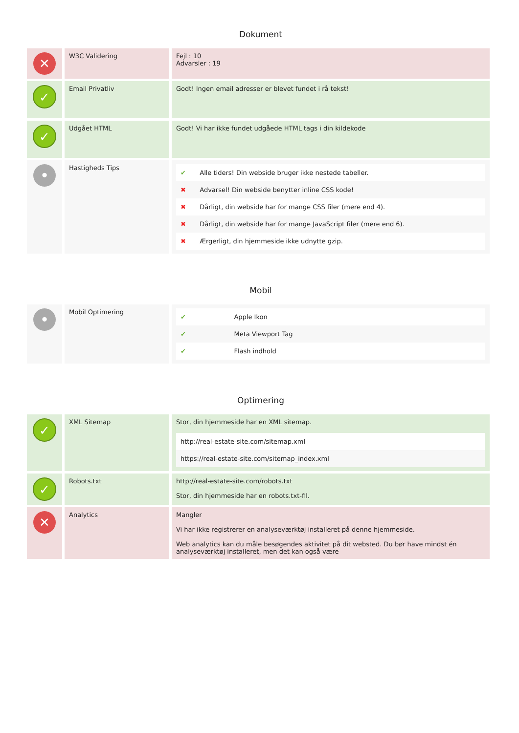Dokument
| ✕ | W3C Validering | Fejl : 10 Advarsler : 19 |
| ✓ | Email Privatliv | Godt! Ingen email adresser er blevet fundet i rå tekst! |
| ✓ | Udgået HTML | Godt! Vi har ikke fundet udgåede HTML tags i din kildekode |
| • | Hastigheds Tips | / ✔ / Alle tiders! Din webside bruger ikke nestede tabeller. / / ✖ / Advarsel! Din webside benytter inline CSS kode! / / ✖ / Dårligt, din webside har for mange CSS filer (mere end 4). / / ✖ / Dårligt, din webside har for mange JavaScript filer (mere end 6). / / ✖ / Ærgerligt, din hjemmeside ikke udnytte gzip. / |
Mobil
| • | Mobil Optimering | / ✔ / Apple Ikon / / ✔ / Meta Viewport Tag / / ✔ / Flash indhold / |
Optimering
| ✓ | XML Sitemap | Stor, din hjemmeside har en XML sitemap. / http://real-estate-site.com/sitemap.xml / / https://real-estate-site.com/sitemap_index.xml / |
| ✓ | Robots.txt | http://real-estate-site.com/robots.txt Stor, din hjemmeside har en robots.txt-fil. |
| ✕ | Analytics | Mangler Vi har ikke registrerer en analyseværktøj installeret på denne hjemmeside. Web analytics kan du måle besøgendes aktivitet på dit websted. Du bør have mindst én analyseværktøj installeret, men det kan også være |